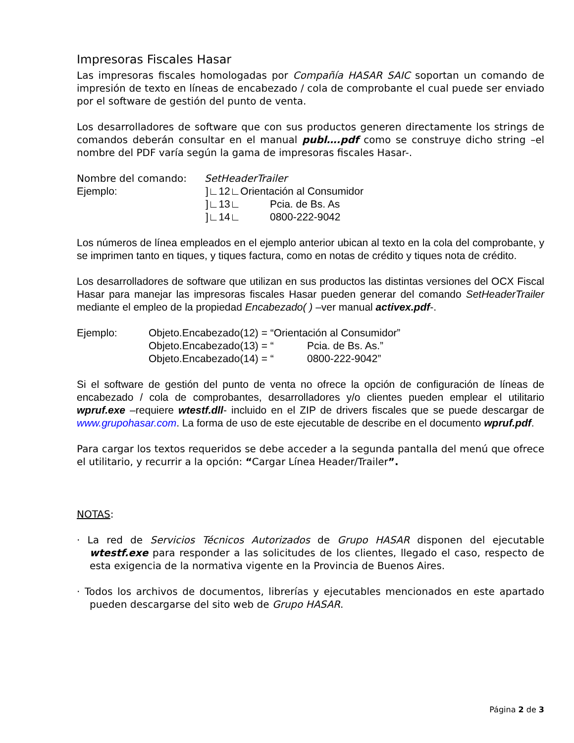Impresoras Fiscales Hasar
Las impresoras fiscales homologadas por Compañía HASAR SAIC soportan un comando de impresión de texto en líneas de encabezado / cola de comprobante el cual puede ser enviado por el software de gestión del punto de venta.
Los desarrolladores de software que con sus productos generen directamente los strings de comandos deberán consultar en el manual publ….pdf como se construye dicho string –el nombre del PDF varía según la gama de impresoras fiscales Hasar-.
Nombre del comando: SetHeaderTrailer
Ejemplo:]∟12∟Orientación al Consumidor
]∟13∟ Pcia. de Bs. As
]∟14∟ 0800-222-9042
Los números de línea empleados en el ejemplo anterior ubican al texto en la cola del comprobante, y se imprimen tanto en tiques, y tiques factura, como en notas de crédito y tiques nota de crédito.
Los desarrolladores de software que utilizan en sus productos las distintas versiones del OCX Fiscal Hasar para manejar las impresoras fiscales Hasar pueden generar del comando SetHeaderTrailer mediante el empleo de la propiedad Encabezado( ) –ver manual activex.pdf-.
Ejemplo: Objeto.Encabezado(12) = “Orientación al Consumidor”
Objeto.Encabezado(13) = “Pcia. de Bs. As.”
Objeto.Encabezado(14) = “0800-222-9042”
Si el software de gestión del punto de venta no ofrece la opción de configuración de líneas de encabezado / cola de comprobantes, desarrolladores y/o clientes pueden emplear el utilitario wpruf.exe –requiere wtestf.dll- incluido en el ZIP de drivers fiscales que se puede descargar de www.grupohasar.com. La forma de uso de este ejecutable de describe en el documento wpruf.pdf.
Para cargar los textos requeridos se debe acceder a la segunda pantalla del menú que ofrece el utilitario, y recurrir a la opción: “Cargar Línea Header/Trailer”.
NOTAS:
· La red de Servicios Técnicos Autorizados de Grupo HASAR disponen del ejecutable wtestf.exe para responder a las solicitudes de los clientes, llegado el caso, respecto de esta exigencia de la normativa vigente en la Provincia de Buenos Aires.
· Todos los archivos de documentos, librerías y ejecutables mencionados en este apartado pueden descargarse del sito web de Grupo HASAR.
Página 2 de 3